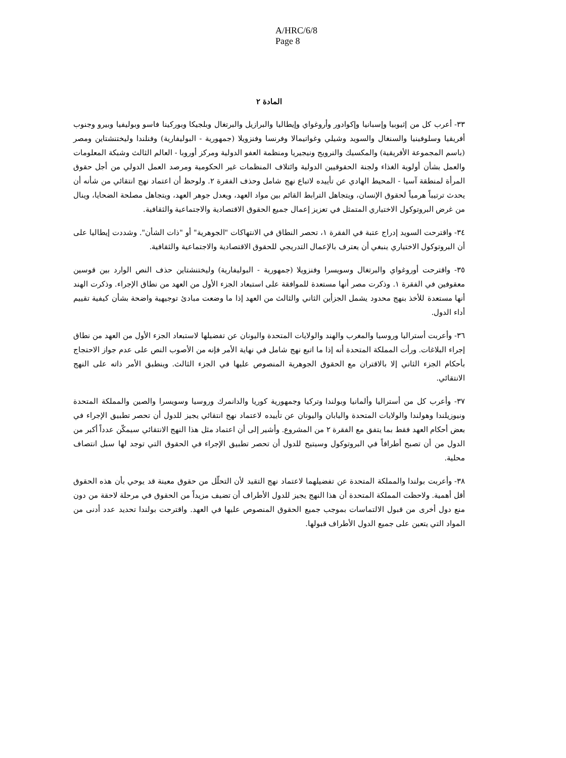A/HRC/6/8
Page 8
المادة ٢
٣٣- أعرب كل من إثيوبيا وإسبانيا وإكوادور وأروغواي وإيطاليا والبرازيل والبرتغال وبلجيكا وبوركينا فاسو وبوليفيا وبيرو وجنوب أفريقيا وسلوفينيا والسنغال والسويد وشيلي وغواتيمالا وفرنسا وفنزويلا (جمهورية - البوليفارية) وفنلندا وليختنشتاين ومصر (باسم المجموعة الأفريقية) والمكسيك والنرويج ونيجيريا ومنظمة العفو الدولية ومركز أوروبا - العالم الثالث وشبكة المعلومات والعمل بشأن أولوية الغذاء ولجنة الحقوقيين الدولية وائتلاف المنظمات غير الحكومية ومرصد العمل الدولي من أجل حقوق المرأة لمنطقة آسيا - المحيط الهادي عن تأييده لاتباع نهج شامل وحذف الفقرة ٢. ولوحظ أن اعتماد نهج انتقائي من شأنه أن يحدث ترتيباً هرمياً لحقوق الإنسان، ويتجاهل الترابط القائم بين مواد العهد، ويعدل جوهر العهد، ويتجاهل مصلحة الضحايا، وينال من غرض البروتوكول الاختياري المتمثل في تعزيز إعمال جميع الحقوق الاقتصادية والاجتماعية والثقافية.
٣٤- واقترحت السويد إدراج عتبة في الفقرة ١، تحصر النطاق في الانتهاكات "الجوهرية" أو "ذات الشأن". وشددت إيطاليا على أن البروتوكول الاختياري ينبغي أن يعترف بالإعمال التدريجي للحقوق الاقتصادية والاجتماعية والثقافية.
٣٥- واقترحت أوروغواي والبرتغال وسويسرا وفنزويلا (جمهورية - البوليفارية) وليختنشتاين حذف النص الوارد بين قوسين معقوفين في الفقرة ١. وذكرت مصر أنها مستعدة للموافقة على استبعاد الجزء الأول من العهد من نطاق الإجراء. وذكرت الهند أنها مستعدة للأخذ بنهج محدود يشمل الجزأين الثاني والثالث من العهد إذا ما وضعت مبادئ توجيهية واضحة بشأن كيفية تقييم أداء الدول.
٣٦- وأعربت أستراليا وروسيا والمغرب والهند والولايات المتحدة واليونان عن تفضيلها لاستبعاد الجزء الأول من العهد من نطاق إجراء البلاغات. ورأت المملكة المتحدة أنه إذا ما اتبع نهج شامل في نهاية الأمر فإنه من الأصوب النص على عدم جواز الاحتجاج بأحكام الجزء الثاني إلا بالاقتران مع الحقوق الجوهرية المنصوص عليها في الجزء الثالث. وينطبق الأمر ذاته على النهج الانتقائي.
٣٧- وأعرب كل من أستراليا وألمانيا وبولندا وتركيا وجمهورية كوريا والدانمرك وروسيا وسويسرا والصين والمملكة المتحدة ونيوزيلندا وهولندا والولايات المتحدة واليابان واليونان عن تأييده لاعتماد نهج انتقائي يجيز للدول أن تحصر تطبيق الإجراء في بعض أحكام العهد فقط بما يتفق مع الفقرة ٢ من المشروع. وأشير إلى أن اعتماد مثل هذا النهج الانتقائي سيمكّن عدداً أكبر من الدول من أن تصبح أطرافاً في البروتوكول وسيتيح للدول أن تحصر تطبيق الإجراء في الحقوق التي توجد لها سبل انتصاف محلية.
٣٨- وأعربت بولندا والمملكة المتحدة عن تفضيلهما لاعتماد نهج التقيد لأن التحلّل من حقوق معينة قد يوحي بأن هذه الحقوق أقل أهمية. ولاحظت المملكة المتحدة أن هذا النهج يجيز للدول الأطراف أن تضيف مزيداً من الحقوق في مرحلة لاحقة من دون منع دول أخرى من قبول الالتماسات بموجب جميع الحقوق المنصوص عليها في العهد. واقترحت بولندا تحديد عدد أدنى من المواد التي يتعين على جميع الدول الأطراف قبولها.